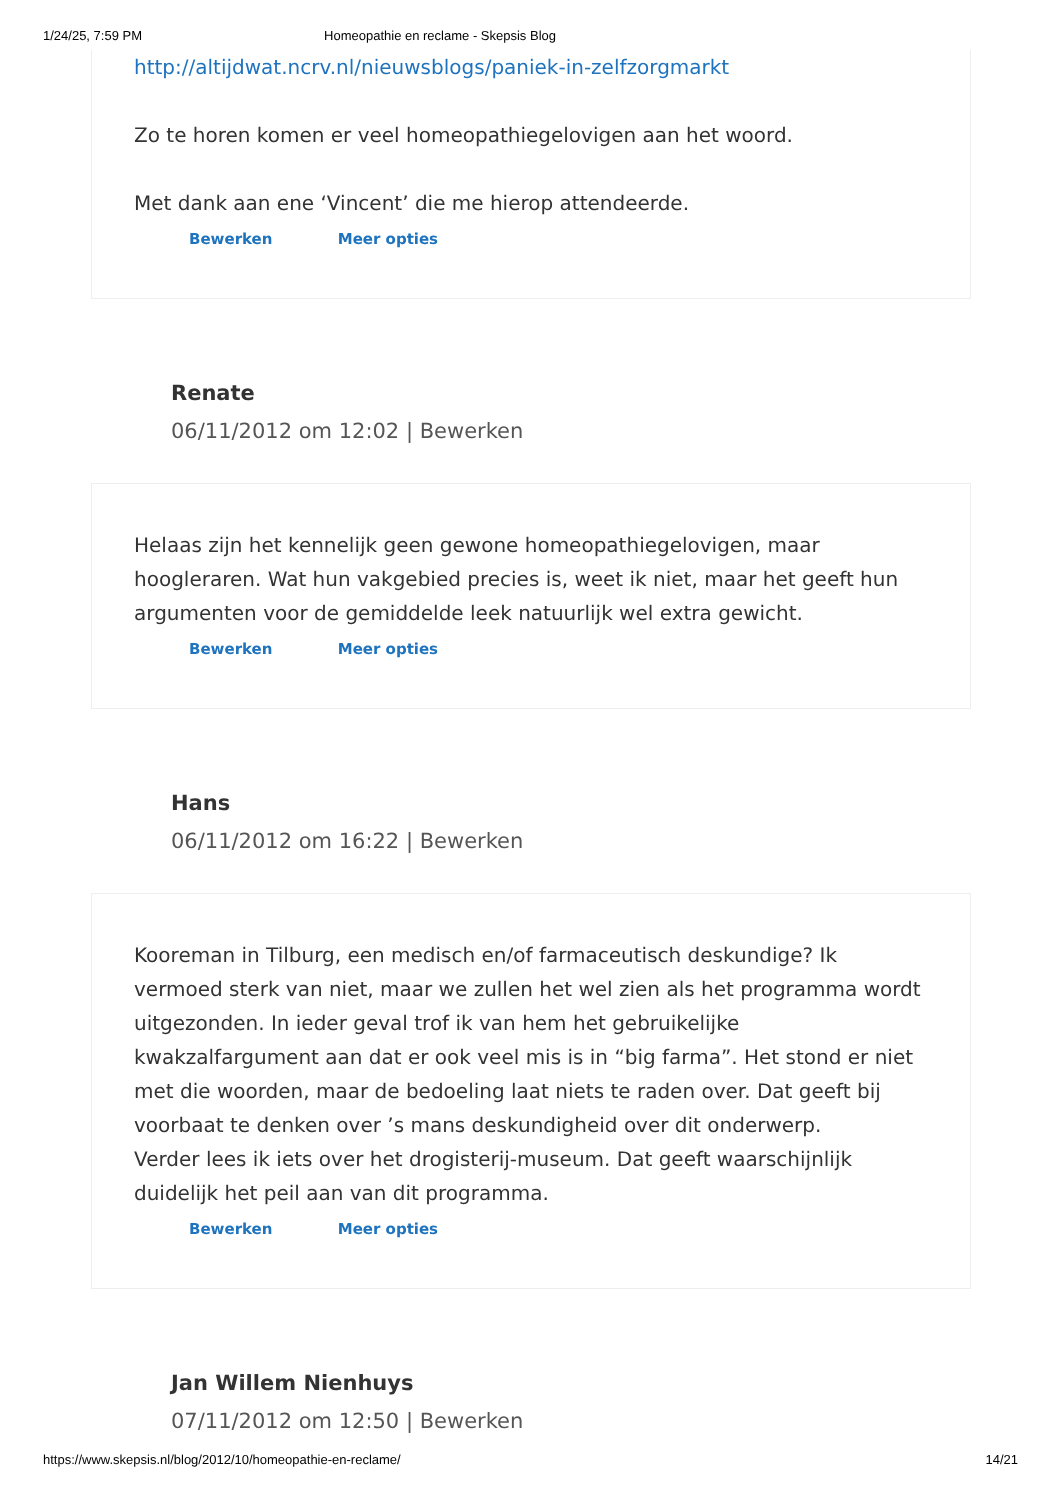1/24/25, 7:59 PM Homeopathie en reclame - Skepsis Blog
http://altijdwat.ncrv.nl/nieuwsblogs/paniek-in-zelfzorgmarkt
Zo te horen komen er veel homeopathiegelovigen aan het woord.
Met dank aan ene ‘Vincent’ die me hierop attendeerde.
Bewerken Meer opties
Renate
06/11/2012 om 12:02 | Bewerken
Helaas zijn het kennelijk geen gewone homeopathiegelovigen, maar hoogleraren. Wat hun vakgebied precies is, weet ik niet, maar het geeft hun argumenten voor de gemiddelde leek natuurlijk wel extra gewicht.
Bewerken Meer opties
Hans
06/11/2012 om 16:22 | Bewerken
Kooreman in Tilburg, een medisch en/of farmaceutisch deskundige? Ik vermoed sterk van niet, maar we zullen het wel zien als het programma wordt uitgezonden. In ieder geval trof ik van hem het gebruikelijke kwakzalfargument aan dat er ook veel mis is in “big farma”. Het stond er niet met die woorden, maar de bedoeling laat niets te raden over. Dat geeft bij voorbaat te denken over ’s mans deskundigheid over dit onderwerp.
Verder lees ik iets over het drogisterij-museum. Dat geeft waarschijnlijk duidelijk het peil aan van dit programma.
Bewerken Meer opties
Jan Willem Nienhuys
07/11/2012 om 12:50 | Bewerken
https://www.skepsis.nl/blog/2012/10/homeopathie-en-reclame/ 14/21